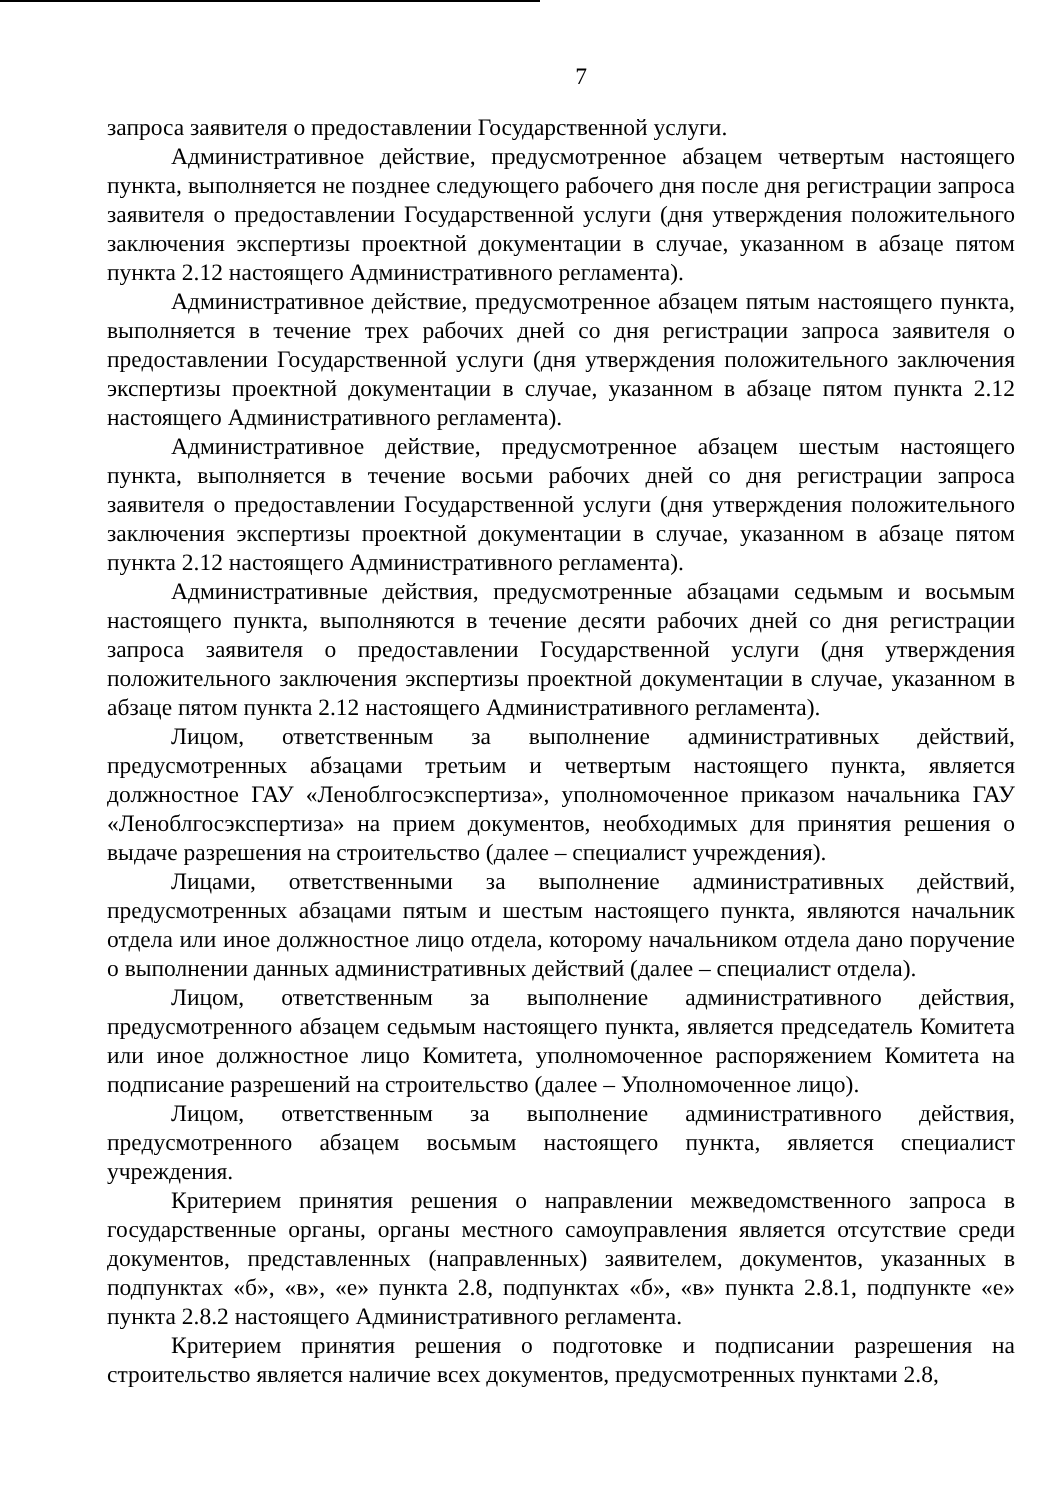7
запроса заявителя о предоставлении Государственной услуги.
Административное действие, предусмотренное абзацем четвертым настоящего пункта, выполняется не позднее следующего рабочего дня после дня регистрации запроса заявителя о предоставлении Государственной услуги (дня утверждения положительного заключения экспертизы проектной документации в случае, указанном в абзаце пятом пункта 2.12 настоящего Административного регламента).
Административное действие, предусмотренное абзацем пятым настоящего пункта, выполняется в течение трех рабочих дней со дня регистрации запроса заявителя о предоставлении Государственной услуги (дня утверждения положительного заключения экспертизы проектной документации в случае, указанном в абзаце пятом пункта 2.12 настоящего Административного регламента).
Административное действие, предусмотренное абзацем шестым настоящего пункта, выполняется в течение восьми рабочих дней со дня регистрации запроса заявителя о предоставлении Государственной услуги (дня утверждения положительного заключения экспертизы проектной документации в случае, указанном в абзаце пятом пункта 2.12 настоящего Административного регламента).
Административные действия, предусмотренные абзацами седьмым и восьмым настоящего пункта, выполняются в течение десяти рабочих дней со дня регистрации запроса заявителя о предоставлении Государственной услуги (дня утверждения положительного заключения экспертизы проектной документации в случае, указанном в абзаце пятом пункта 2.12 настоящего Административного регламента).
Лицом, ответственным за выполнение административных действий, предусмотренных абзацами третьим и четвертым настоящего пункта, является должностное ГАУ «Леноблгосэкспертиза», уполномоченное приказом начальника ГАУ «Леноблгосэкспертиза» на прием документов, необходимых для принятия решения о выдаче разрешения на строительство (далее – специалист учреждения).
Лицами, ответственными за выполнение административных действий, предусмотренных абзацами пятым и шестым настоящего пункта, являются начальник отдела или иное должностное лицо отдела, которому начальником отдела дано поручение о выполнении данных административных действий (далее – специалист отдела).
Лицом, ответственным за выполнение административного действия, предусмотренного абзацем седьмым настоящего пункта, является председатель Комитета или иное должностное лицо Комитета, уполномоченное распоряжением Комитета на подписание разрешений на строительство (далее – Уполномоченное лицо).
Лицом, ответственным за выполнение административного действия, предусмотренного абзацем восьмым настоящего пункта, является специалист учреждения.
Критерием принятия решения о направлении межведомственного запроса в государственные органы, органы местного самоуправления является отсутствие среди документов, представленных (направленных) заявителем, документов, указанных в подпунктах «б», «в», «е» пункта 2.8, подпунктах «б», «в» пункта 2.8.1, подпункте «е» пункта 2.8.2 настоящего Административного регламента.
Критерием принятия решения о подготовке и подписании разрешения на строительство является наличие всех документов, предусмотренных пунктами 2.8,